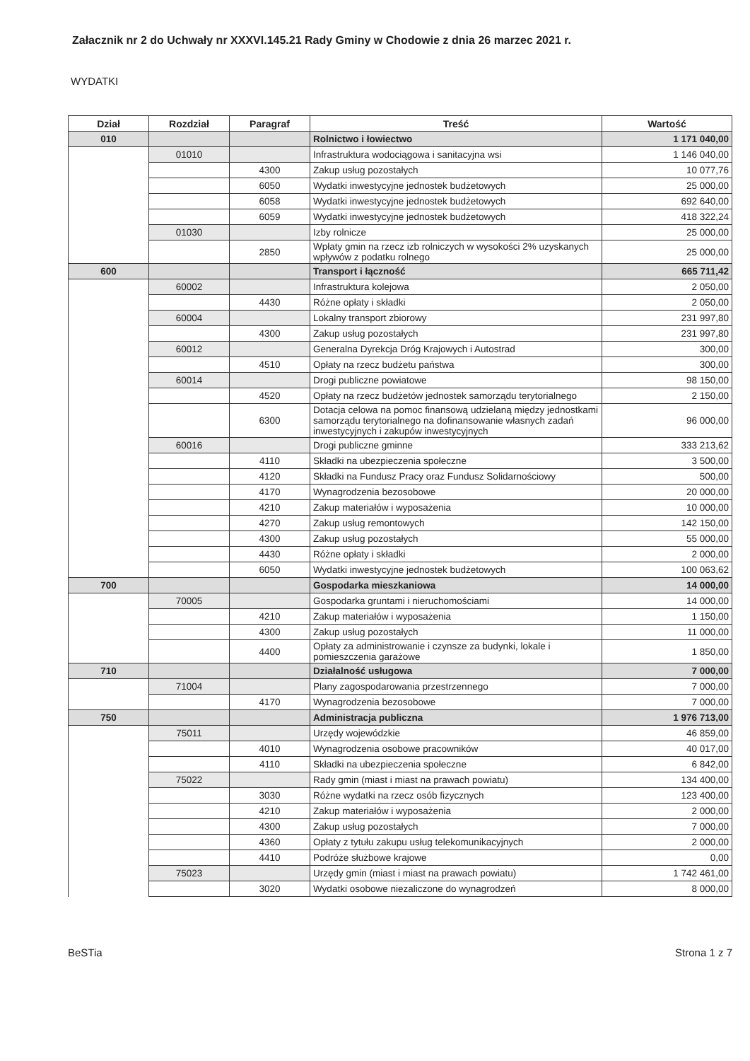Załacznik nr 2 do Uchwały nr XXXVI.145.21 Rady Gminy w Chodowie z dnia 26 marzec 2021 r.
WYDATKI
| Dział | Rozdział | Paragraf | Treść | Wartość |
| --- | --- | --- | --- | --- |
| 010 | | | Rolnictwo i łowiectwo | 1 171 040,00 |
| | 01010 | | Infrastruktura wodociągowa i sanitacyjna wsi | 1 146 040,00 |
| | | 4300 | Zakup usług pozostałych | 10 077,76 |
| | | 6050 | Wydatki inwestycyjne jednostek budżetowych | 25 000,00 |
| | | 6058 | Wydatki inwestycyjne jednostek budżetowych | 692 640,00 |
| | | 6059 | Wydatki inwestycyjne jednostek budżetowych | 418 322,24 |
| | 01030 | | Izby rolnicze | 25 000,00 |
| | | 2850 | Wpłaty gmin na rzecz izb rolniczych w wysokości 2% uzyskanych wpływów z podatku rolnego | 25 000,00 |
| 600 | | | Transport i łączność | 665 711,42 |
| | 60002 | | Infrastruktura kolejowa | 2 050,00 |
| | | 4430 | Różne opłaty i składki | 2 050,00 |
| | 60004 | | Lokalny transport zbiorowy | 231 997,80 |
| | | 4300 | Zakup usług pozostałych | 231 997,80 |
| | 60012 | | Generalna Dyrekcja Dróg Krajowych i Autostrad | 300,00 |
| | | 4510 | Opłaty na rzecz budżetu państwa | 300,00 |
| | 60014 | | Drogi publiczne powiatowe | 98 150,00 |
| | | 4520 | Opłaty na rzecz budżetów jednostek samorządu terytorialnego | 2 150,00 |
| | | 6300 | Dotacja celowa na pomoc finansową udzielaną między jednostkami samorządu terytorialnego na dofinansowanie własnych zadań inwestycyjnych i zakupów inwestycyjnych | 96 000,00 |
| | 60016 | | Drogi publiczne gminne | 333 213,62 |
| | | 4110 | Składki na ubezpieczenia społeczne | 3 500,00 |
| | | 4120 | Składki na Fundusz Pracy oraz Fundusz Solidarnościowy | 500,00 |
| | | 4170 | Wynagrodzenia bezosobowe | 20 000,00 |
| | | 4210 | Zakup materiałów i wyposażenia | 10 000,00 |
| | | 4270 | Zakup usług remontowych | 142 150,00 |
| | | 4300 | Zakup usług pozostałych | 55 000,00 |
| | | 4430 | Różne opłaty i składki | 2 000,00 |
| | | 6050 | Wydatki inwestycyjne jednostek budżetowych | 100 063,62 |
| 700 | | | Gospodarka mieszkaniowa | 14 000,00 |
| | 70005 | | Gospodarka gruntami i nieruchomościami | 14 000,00 |
| | | 4210 | Zakup materiałów i wyposażenia | 1 150,00 |
| | | 4300 | Zakup usług pozostałych | 11 000,00 |
| | | 4400 | Opłaty za administrowanie i czynsze za budynki, lokale i pomieszczenia garażowe | 1 850,00 |
| 710 | | | Działalność usługowa | 7 000,00 |
| | 71004 | | Plany zagospodarowania przestrzennego | 7 000,00 |
| | | 4170 | Wynagrodzenia bezosobowe | 7 000,00 |
| 750 | | | Administracja publiczna | 1 976 713,00 |
| | 75011 | | Urzędy wojewódzkie | 46 859,00 |
| | | 4010 | Wynagrodzenia osobowe pracowników | 40 017,00 |
| | | 4110 | Składki na ubezpieczenia społeczne | 6 842,00 |
| | 75022 | | Rady gmin (miast i miast na prawach powiatu) | 134 400,00 |
| | | 3030 | Różne wydatki na rzecz osób fizycznych | 123 400,00 |
| | | 4210 | Zakup materiałów i wyposażenia | 2 000,00 |
| | | 4300 | Zakup usług pozostałych | 7 000,00 |
| | | 4360 | Opłaty z tytułu zakupu usług telekomunikacyjnych | 2 000,00 |
| | | 4410 | Podróże służbowe krajowe | 0,00 |
| | 75023 | | Urzędy gmin (miast i miast na prawach powiatu) | 1 742 461,00 |
| | | 3020 | Wydatki osobowe niezaliczone do wynagrodzeń | 8 000,00 |
BeSTia Strona 1 z 7